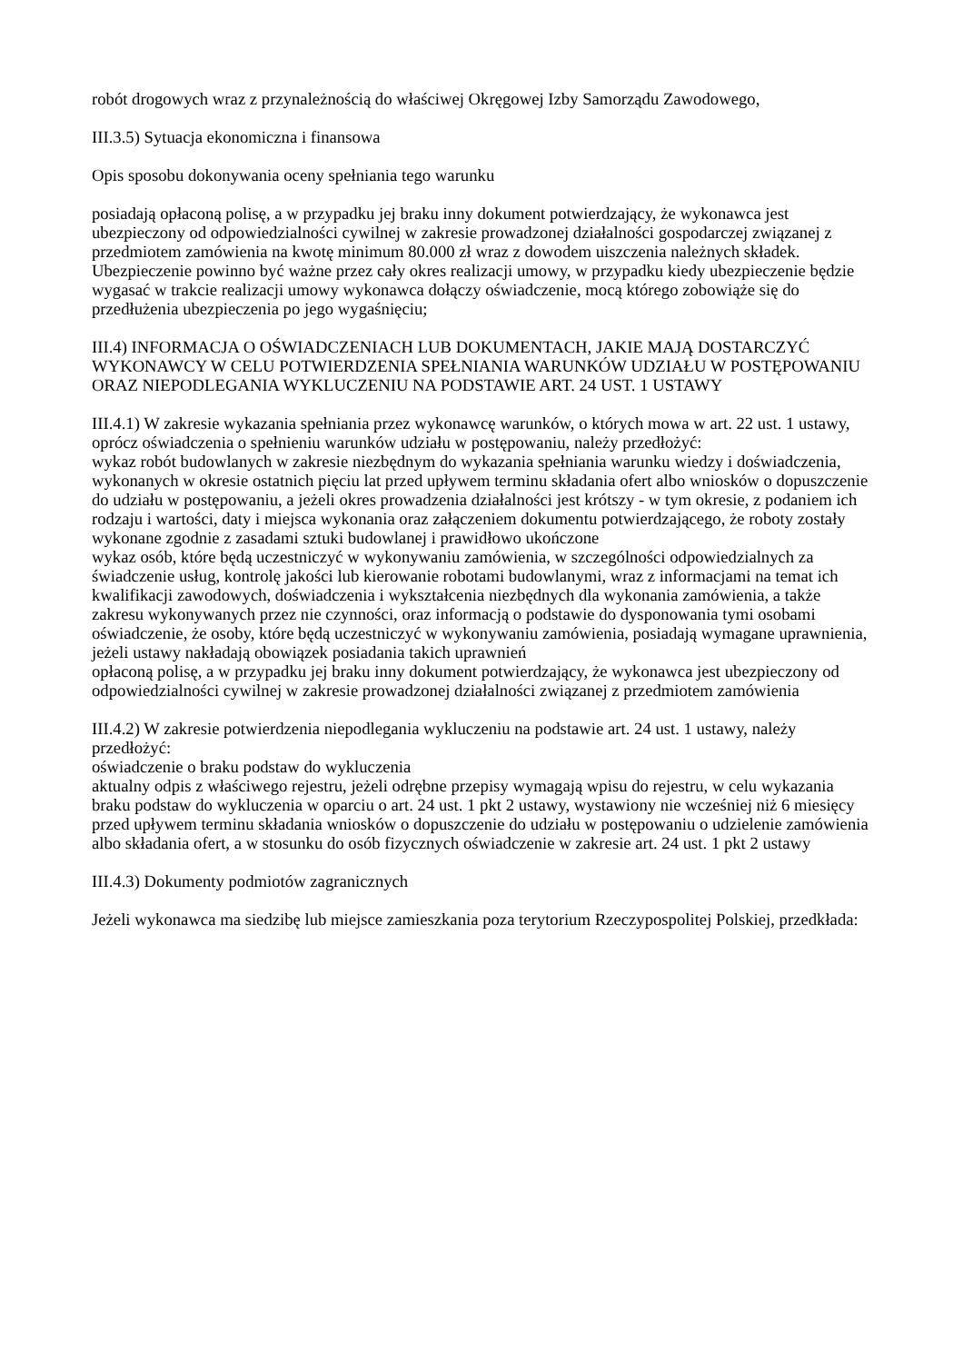robót drogowych wraz z przynależnością do właściwej Okręgowej Izby Samorządu Zawodowego,
III.3.5) Sytuacja ekonomiczna i finansowa
Opis sposobu dokonywania oceny spełniania tego warunku
posiadają opłaconą polisę, a w przypadku jej braku inny dokument potwierdzający, że wykonawca jest ubezpieczony od odpowiedzialności cywilnej w zakresie prowadzonej działalności gospodarczej związanej z przedmiotem zamówienia na kwotę minimum 80.000 zł wraz z dowodem uiszczenia należnych składek. Ubezpieczenie powinno być ważne przez cały okres realizacji umowy, w przypadku kiedy ubezpieczenie będzie wygasać w trakcie realizacji umowy wykonawca dołączy oświadczenie, mocą którego zobowiąże się do przedłużenia ubezpieczenia po jego wygaśnięciu;
III.4) INFORMACJA O OŚWIADCZENIACH LUB DOKUMENTACH, JAKIE MAJĄ DOSTARCZYĆ WYKONAWCY W CELU POTWIERDZENIA SPEŁNIANIA WARUNKÓW UDZIAŁU W POSTĘPOWANIU ORAZ NIEPODLEGANIA WYKLUCZENIU NA PODSTAWIE ART. 24 UST. 1 USTAWY
III.4.1) W zakresie wykazania spełniania przez wykonawcę warunków, o których mowa w art. 22 ust. 1 ustawy, oprócz oświadczenia o spełnieniu warunków udziału w postępowaniu, należy przedłożyć:
wykaz robót budowlanych w zakresie niezbędnym do wykazania spełniania warunku wiedzy i doświadczenia, wykonanych w okresie ostatnich pięciu lat przed upływem terminu składania ofert albo wniosków o dopuszczenie do udziału w postępowaniu, a jeżeli okres prowadzenia działalności jest krótszy - w tym okresie, z podaniem ich rodzaju i wartości, daty i miejsca wykonania oraz załączeniem dokumentu potwierdzającego, że roboty zostały wykonane zgodnie z zasadami sztuki budowlanej i prawidłowo ukończone
wykaz osób, które będą uczestniczyć w wykonywaniu zamówienia, w szczególności odpowiedzialnych za świadczenie usług, kontrolę jakości lub kierowanie robotami budowlanymi, wraz z informacjami na temat ich kwalifikacji zawodowych, doświadczenia i wykształcenia niezbędnych dla wykonania zamówienia, a także zakresu wykonywanych przez nie czynności, oraz informacją o podstawie do dysponowania tymi osobami
oświadczenie, że osoby, które będą uczestniczyć w wykonywaniu zamówienia, posiadają wymagane uprawnienia, jeżeli ustawy nakładają obowiązek posiadania takich uprawnień
opłaconą polisę, a w przypadku jej braku inny dokument potwierdzający, że wykonawca jest ubezpieczony od odpowiedzialności cywilnej w zakresie prowadzonej działalności związanej z przedmiotem zamówienia
III.4.2) W zakresie potwierdzenia niepodlegania wykluczeniu na podstawie art. 24 ust. 1 ustawy, należy przedłożyć:
oświadczenie o braku podstaw do wykluczenia
aktualny odpis z właściwego rejestru, jeżeli odrębne przepisy wymagają wpisu do rejestru, w celu wykazania braku podstaw do wykluczenia w oparciu o art. 24 ust. 1 pkt 2 ustawy, wystawiony nie wcześniej niż 6 miesięcy przed upływem terminu składania wniosków o dopuszczenie do udziału w postępowaniu o udzielenie zamówienia albo składania ofert, a w stosunku do osób fizycznych oświadczenie w zakresie art. 24 ust. 1 pkt 2 ustawy
III.4.3) Dokumenty podmiotów zagranicznych
Jeżeli wykonawca ma siedzibę lub miejsce zamieszkania poza terytorium Rzeczypospolitej Polskiej, przedkłada: